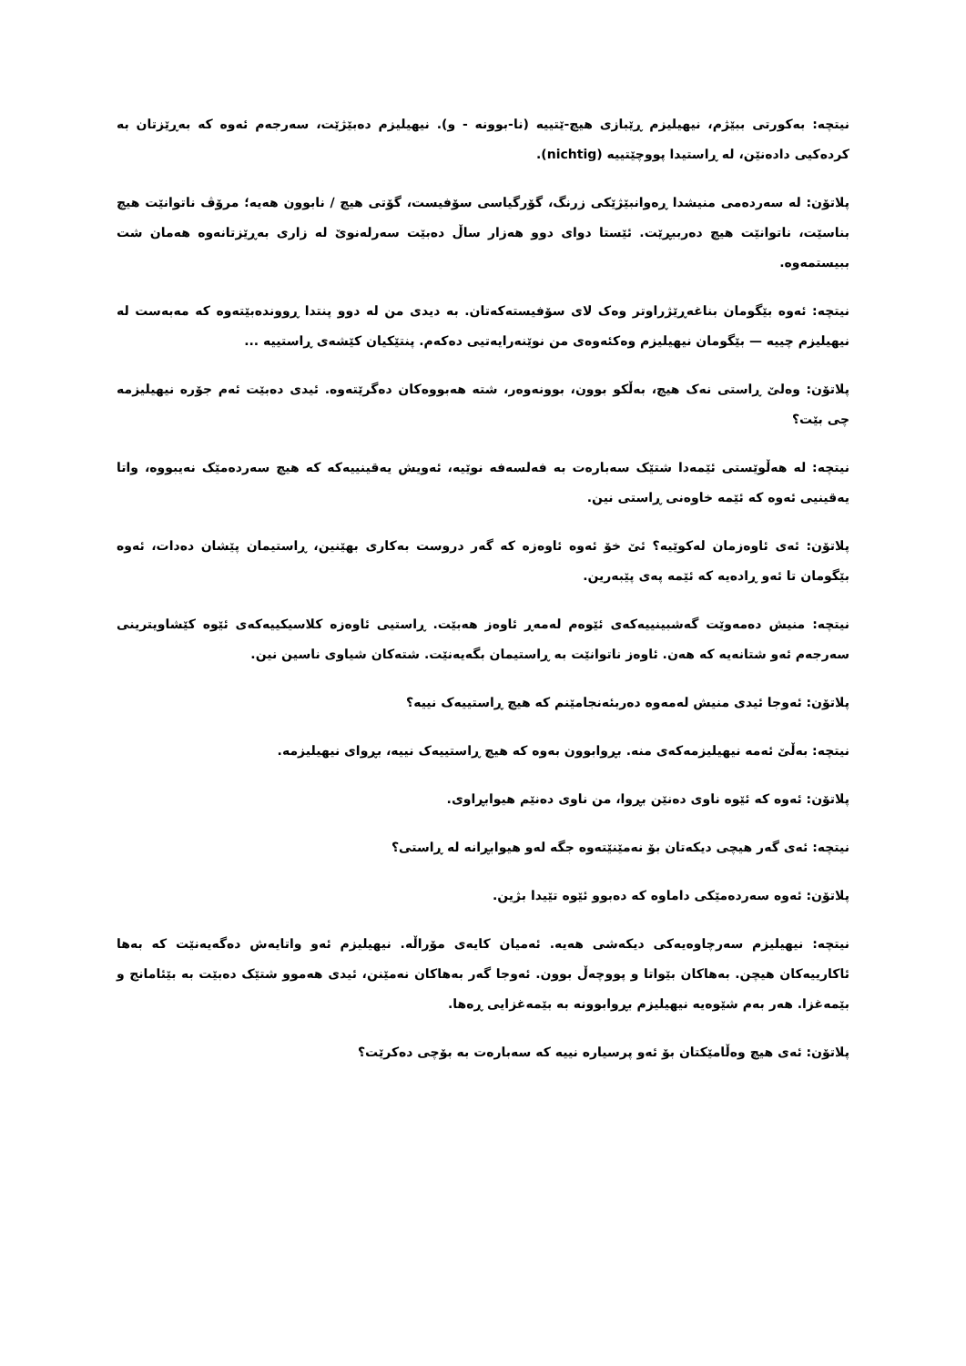نیتچە: بەکورتی ببێژم، نیهیلیزم ڕێبازی هیچ-ێتییە (نا-بوونە - و). نیهیلیزم دەبێژێت، سەرجەم ئەوە کە بەڕێزتان بە کردەکیی دادەنێن، لە ڕاستیدا پووچێتییە (nichtig).
پلاتۆن: لە سەردەمی منیشدا ڕەوانبێژێکی زرنگ، گۆرگیاسی سۆفیست، گۆتی هیچ / نابوون هەیە؛ مرۆڤ ناتوانێت هیچ بناسێت، ناتوانێت هیچ دەرببڕێت. ئێستا دوای دوو هەزار ساڵ دەبێت سەرلەنوێ لە زاری بەڕێزتانەوە هەمان شت ببیستمەوە.
نیتچە: ئەوە بێگومان بناغەڕێژراوتر وەک لای سۆفیستەکەتان. بە دیدی من لە دوو پنتدا ڕووندەبێتەوە کە مەبەست لە نیهیلیزم چییە — بێگومان نیهیلیزم وەکئەوەی من نوێنەرایەتیی دەکەم. پنتێکیان کێشەی ڕاستییە ...
پلاتۆن: وەلێ ڕاستی نەک هیچ، بەڵکو بوون، بوونەوەر، شتە هەبووەکان دەگرێتەوە. ئیدی دەبێت ئەم جۆرە نیهیلیزمە چی بێت؟
نیتچە: لە هەڵوێستی ئێمەدا شتێک سەبارەت بە فەلسەفە نوێیە، ئەویش یەقینییەکە کە هیچ سەردەمێک نەیبووە، واتا یەقینیی ئەوە کە ئێمە خاوەنی ڕاستی نین.
پلاتۆن: ئەی ئاوەزمان لەکوێیە؟ ئێ خۆ ئەوە ئاوەزە کە گەر دروست بەکاری بهێنین، ڕاستیمان پێشان دەدات، ئەوە بێگومان تا ئەو ڕادەیە کە ئێمە پەی پێبەرین.
نیتچە: منیش دەمەوێت گەشبینییەکەی ئێوەم لەمەڕ ئاوەز هەبێت. ڕاستیی ئاوەزە کلاسیکییەکەی ئێوە کێشاویترینی سەرجەم ئەو شتانەیە کە هەن. ئاوەز ناتوانێت بە ڕاستیمان بگەیەنێت. شتەکان شیاوی ناسین نین.
پلاتۆن: ئەوجا ئیدی منیش لەمەوە دەربئەنجامێنم کە هیچ ڕاستییەک نییە؟
نیتچە: بەڵێ ئەمە نیهیلیزمەکەی منە. بڕوابوون بەوە کە هیچ ڕاستییەک نییە، بڕوای نیهیلیزمە.
پلاتۆن: ئەوە کە ئێوە ناوی دەنێن بڕوا، من ناوی دەنێم هیوابڕاوی.
نیتچە: ئەی گەر هیچی دیکەتان بۆ نەمێنێتەوە جگە لەو هیوابڕانە لە ڕاستی؟
پلاتۆن: ئەوە سەردەمێکی داماوە کە دەبوو ئێوە تێیدا بژین.
نیتچە: نیهیلیزم سەرچاوەیەکی دیکەشی هەیە. ئەمیان کایەی مۆراڵە. نیهیلیزم ئەو واتایەش دەگەیەنێت کە بەها ئاکارییەکان هیچن. بەهاکان بێواتا و پووچەڵ بوون. ئەوجا گەر بەهاکان نەمێنن، ئیدی هەموو شتێک دەبێت بە بێئامانج و بێمەغزا. هەر بەم شێوەیە نیهیلیزم بڕوابوونە بە بێمەغزایی ڕەها.
پلاتۆن: ئەی هیچ وەڵامێکتان بۆ ئەو پرسیارە نییە کە سەبارەت بە بۆچی دەکرێت؟